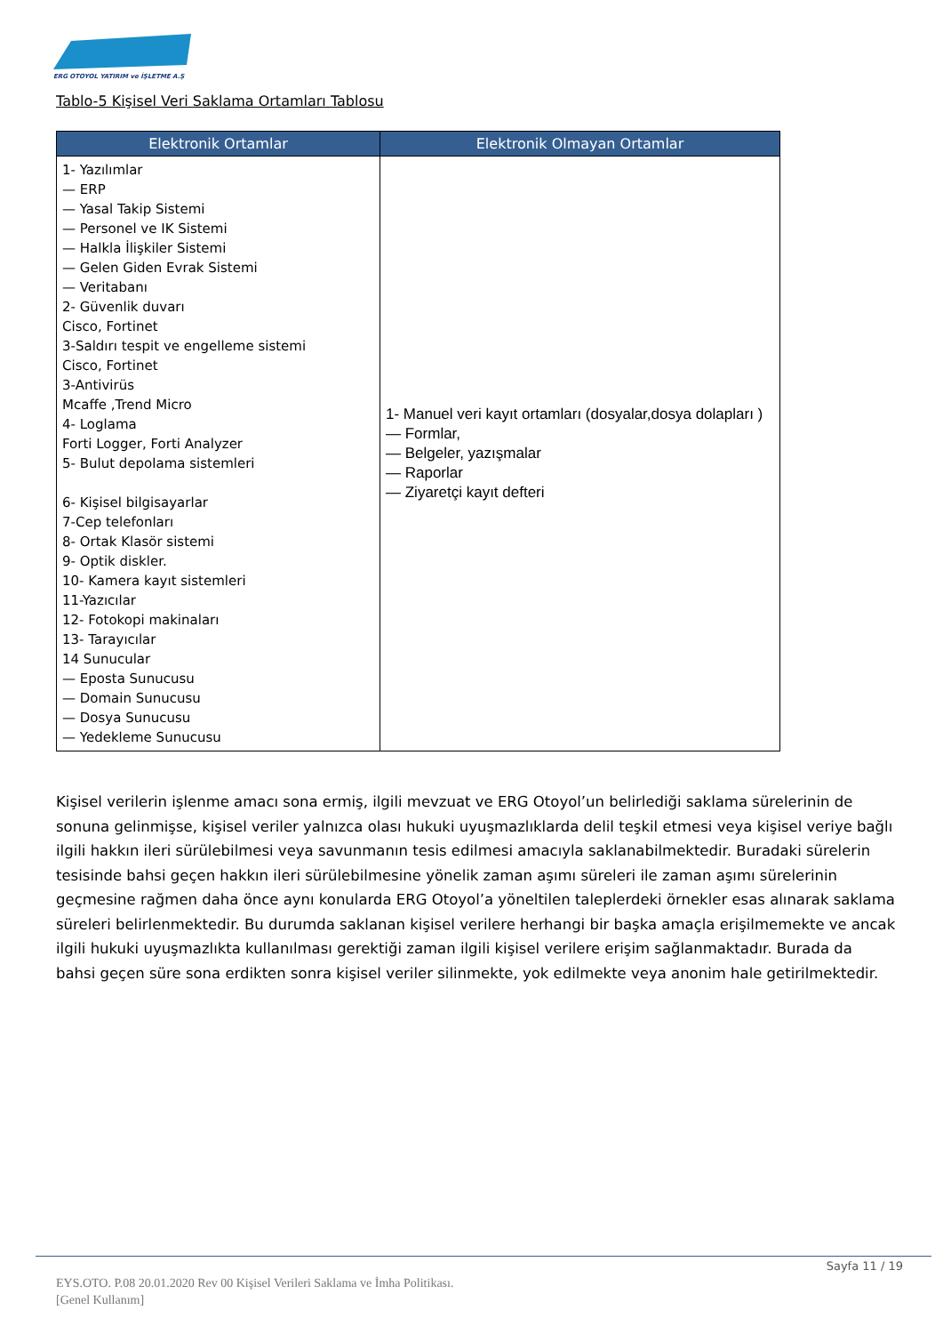ERG OTOYOL YATIRIM ve İŞLETME A.Ş
Tablo-5 Kişisel Veri Saklama Ortamları Tablosu
| Elektronik Ortamlar | Elektronik Olmayan Ortamlar |
| --- | --- |
| 1- Yazılımlar — ERP — Yasal Takip Sistemi — Personel ve IK Sistemi — Halkla İlişkiler Sistemi — Gelen Giden Evrak Sistemi — Veritabanı 2- Güvenlik duvarı Cisco, Fortinet 3-Saldırı tespit ve engelleme sistemi Cisco, Fortinet 3-Antivirüs Mcaffe ,Trend Micro 4- Loglama Forti Logger, Forti Analyzer 5- Bulut depolama sistemleri 6- Kişisel bilgisayarlar 7-Cep telefonları 8- Ortak Klasör sistemi 9- Optik diskler. 10- Kamera kayıt sistemleri 11-Yazıcılar 12- Fotokopi makinaları 13- Tarayıcılar 14 Sunucular — Eposta Sunucusu — Domain Sunucusu — Dosya Sunucusu — Yedekleme Sunucusu | 1- Manuel veri kayıt ortamları (dosyalar,dosya dolapları ) — Formlar, — Belgeler, yazışmalar — Raporlar — Ziyaretçi kayıt defteri |
Kişisel verilerin işlenme amacı sona ermiş, ilgili mevzuat ve ERG Otoyol’un belirlediği saklama sürelerinin de sonuna gelinmişse, kişisel veriler yalnızca olası hukuki uyuşmazlıklarda delil teşkil etmesi veya kişisel veriye bağlı ilgili hakkın ileri sürülebilmesi veya savunmanın tesis edilmesi amacıyla saklanabilmektedir. Buradaki sürelerin tesisinde bahsi geçen hakkın ileri sürülebilmesine yönelik zaman aşımı süreleri ile zaman aşımı sürelerinin geçmesine rağmen daha önce aynı konularda ERG Otoyol’a yöneltilen taleplerdeki örnekler esas alınarak saklama süreleri belirlenmektedir. Bu durumda saklanan kişisel verilere herhangi bir başka amaçla erişilmemekte ve ancak ilgili hukuki uyuşmazlıkta kullanılması gerektiği zaman ilgili kişisel verilere erişim sağlanmaktadır. Burada da bahsi geçen süre sona erdikten sonra kişisel veriler silinmekte, yok edilmekte veya anonim hale getirilmektedir.
Sayfa 11 / 19
EYS.OTO. P.08 20.01.2020 Rev 00 Kişisel Verileri Saklama ve İmha Politikası.
[Genel Kullanım]